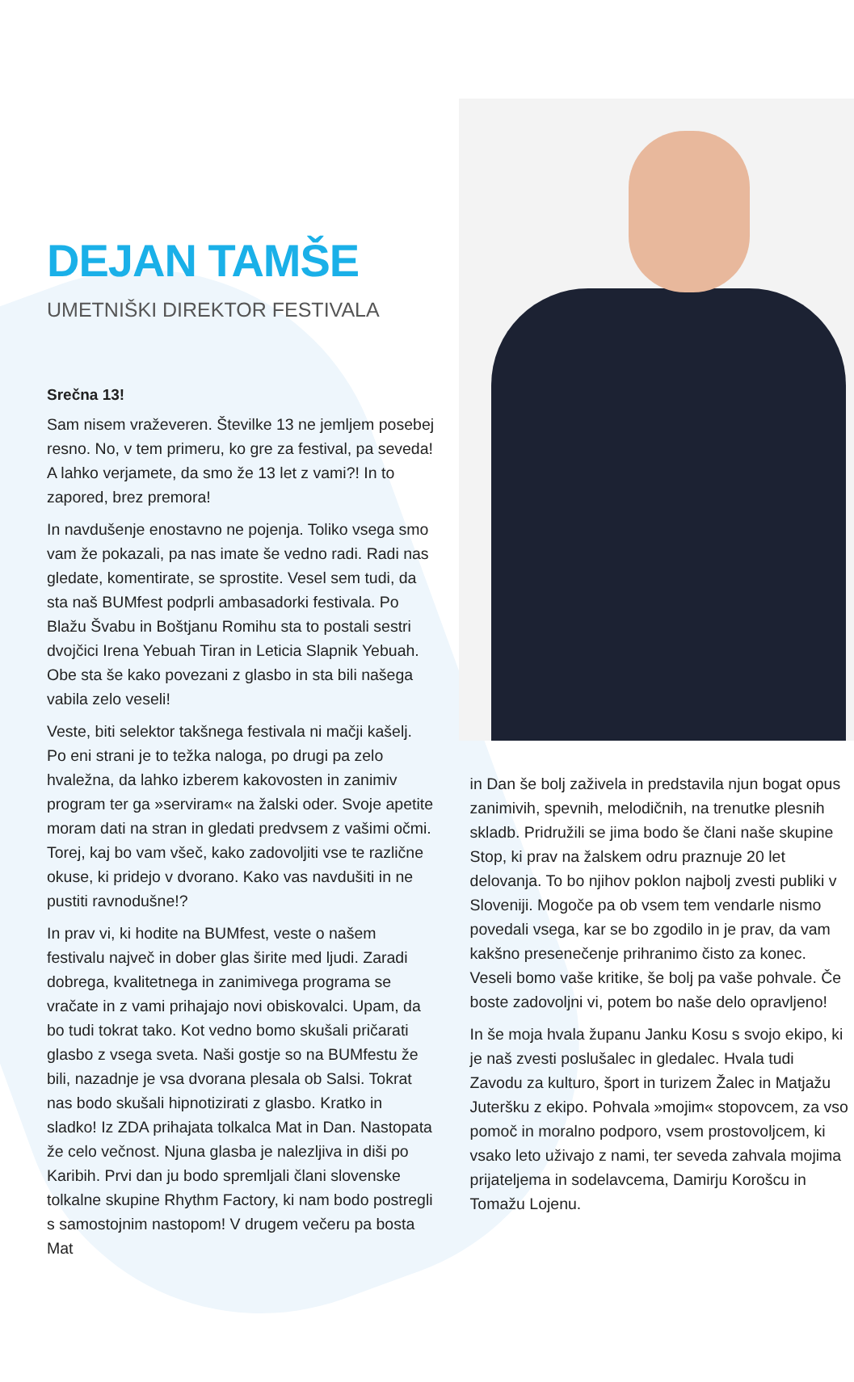DEJAN TAMŠE
UMETNIŠKI DIREKTOR FESTIVALA
Srečna 13!
Sam nisem vraževeren. Številke 13 ne jemljem posebej resno. No, v tem primeru, ko gre za festival, pa seveda! A lahko verjamete, da smo že 13 let z vami?! In to zapored, brez premora!
In navdušenje enostavno ne pojenja. Toliko vsega smo vam že pokazali, pa nas imate še vedno radi. Radi nas gledate, komentirate, se sprostite. Vesel sem tudi, da sta naš BUMfest podprli ambasadorki festivala. Po Blažu Švabu in Boštjanu Romihu sta to postali sestri dvojčici Irena Yebuah Tiran in Leticia Slapnik Yebuah. Obe sta še kako povezani z glasbo in sta bili našega vabila zelo veseli!
Veste, biti selektor takšnega festivala ni mačji kašelj. Po eni strani je to težka naloga, po drugi pa zelo hvaležna, da lahko izberem kakovosten in zanimiv program ter ga »serviram« na žalski oder. Svoje apetite moram dati na stran in gledati predvsem z vašimi očmi. Torej, kaj bo vam všeč, kako zadovoljiti vse te različne okuse, ki pridejo v dvorano. Kako vas navdušiti in ne pustiti ravnodušne!?
In prav vi, ki hodite na BUMfest, veste o našem festivalu največ in dober glas širite med ljudi. Zaradi dobrega, kvalitetnega in zanimivega programa se vračate in z vami prihajajo novi obiskovalci. Upam, da bo tudi tokrat tako. Kot vedno bomo skušali pričarati glasbo z vsega sveta. Naši gostje so na BUMfestu že bili, nazadnje je vsa dvorana plesala ob Salsi. Tokrat nas bodo skušali hipnotizirati z glasbo. Kratko in sladko! Iz ZDA prihajata tolkalca Mat in Dan. Nastopata že celo večnost. Njuna glasba je nalezljiva in diši po Karibih. Prvi dan ju bodo spremljali člani slovenske tolkalne skupine Rhythm Factory, ki nam bodo postregli s samostojnim nastopom! V drugem večeru pa bosta Mat
in Dan še bolj zaživela in predstavila njun bogat opus zanimivih, spevnih, melodičnih, na trenutke plesnih skladb. Pridružili se jima bodo še člani naše skupine Stop, ki prav na žalskem odru praznuje 20 let delovanja. To bo njihov poklon najbolj zvesti publiki v Sloveniji. Mogoče pa ob vsem tem vendarle nismo povedali vsega, kar se bo zgodilo in je prav, da vam kakšno presenečenje prihranimo čisto za konec. Veseli bomo vaše kritike, še bolj pa vaše pohvale. Če boste zadovoljni vi, potem bo naše delo opravljeno!
In še moja hvala županu Janku Kosu s svojo ekipo, ki je naš zvesti poslušalec in gledalec. Hvala tudi Zavodu za kulturo, šport in turizem Žalec in Matjažu Juteršku z ekipo. Pohvala »mojim« stopovcem, za vso pomoč in moralno podporo, vsem prostovoljcem, ki vsako leto uživajo z nami, ter seveda zahvala mojima prijateljema in sodelavcema, Damirju Korošcu in Tomažu Lojenu.